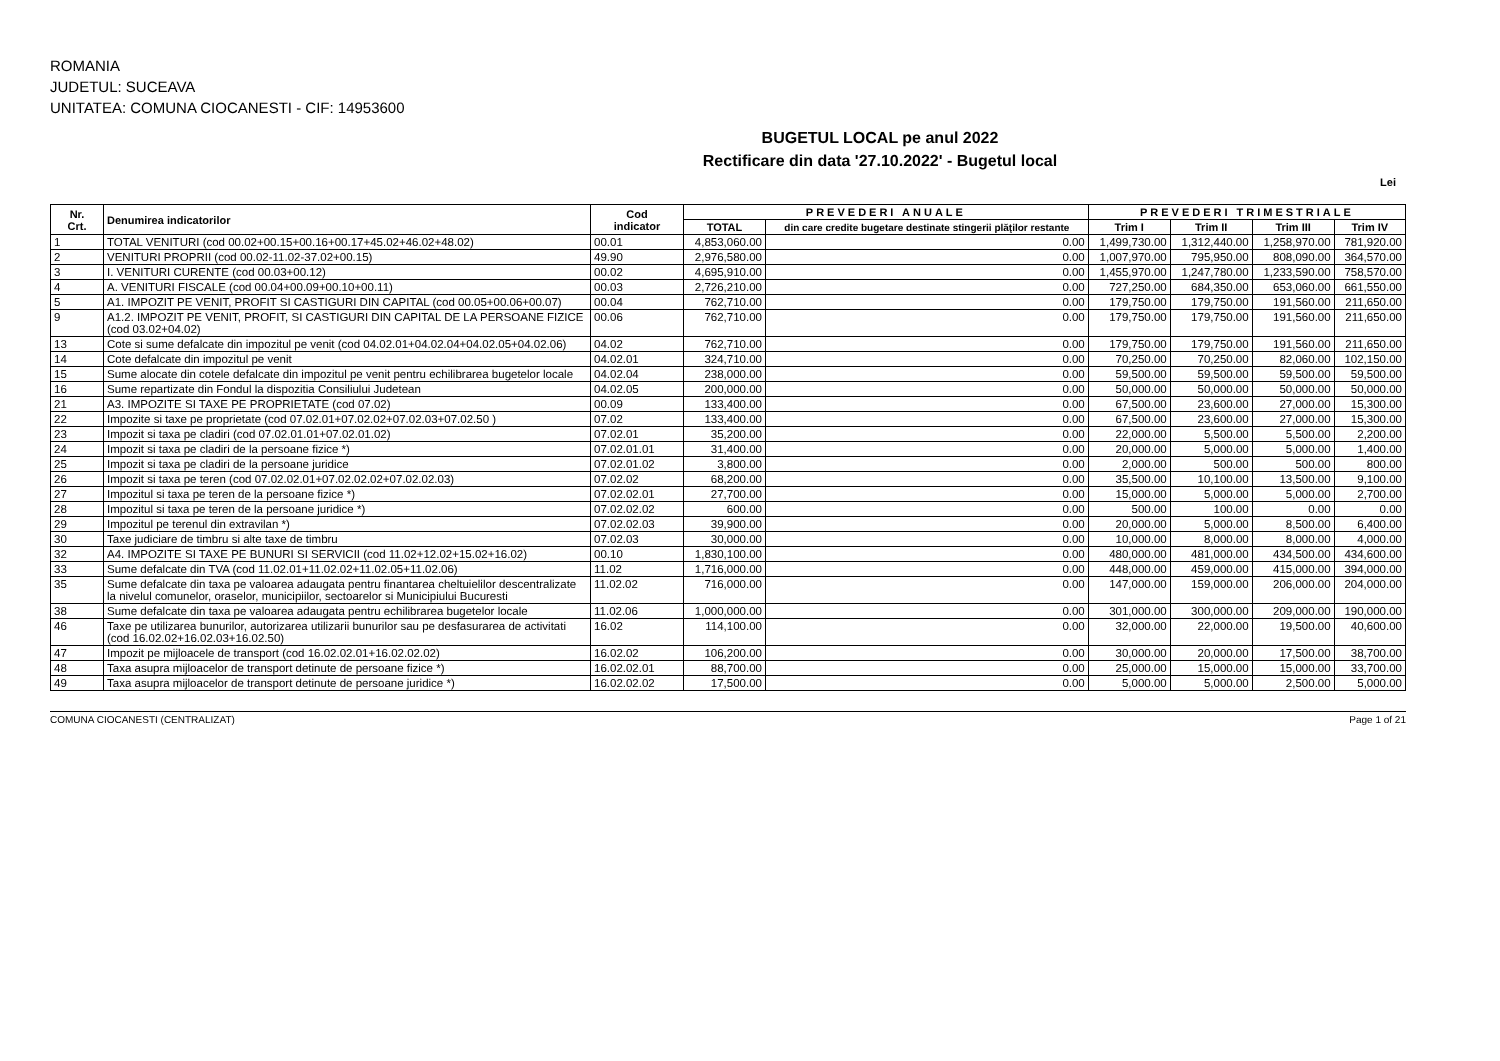ROMANIA
JUDETUL: SUCEAVA
UNITATEA: COMUNA CIOCANESTI - CIF: 14953600
BUGETUL LOCAL pe anul 2022
Rectificare din data '27.10.2022' - Bugetul local
Lei
| Nr. Crt. | Denumirea indicatorilor | Cod indicator | PREVEDERI ANUALE | | PREVEDERI TRIMESTRIALE | | | |
| --- | --- | --- | --- | --- | --- | --- | --- | --- |
| | | | TOTAL | din care credite bugetare destinate stingerii plăţilor restante | Trim I | Trim II | Trim III | Trim IV |
| 1 | TOTAL VENITURI (cod 00.02+00.15+00.16+00.17+45.02+46.02+48.02) | 00.01 | 4,853,060.00 | 0.00 | 1,499,730.00 | 1,312,440.00 | 1,258,970.00 | 781,920.00 |
| 2 | VENITURI PROPRII (cod 00.02-11.02-37.02+00.15) | 49.90 | 2,976,580.00 | 0.00 | 1,007,970.00 | 795,950.00 | 808,090.00 | 364,570.00 |
| 3 | I. VENITURI CURENTE (cod 00.03+00.12) | 00.02 | 4,695,910.00 | 0.00 | 1,455,970.00 | 1,247,780.00 | 1,233,590.00 | 758,570.00 |
| 4 | A. VENITURI FISCALE (cod 00.04+00.09+00.10+00.11) | 00.03 | 2,726,210.00 | 0.00 | 727,250.00 | 684,350.00 | 653,060.00 | 661,550.00 |
| 5 | A1. IMPOZIT PE VENIT, PROFIT SI CASTIGURI DIN CAPITAL (cod 00.05+00.06+00.07) | 00.04 | 762,710.00 | 0.00 | 179,750.00 | 179,750.00 | 191,560.00 | 211,650.00 |
| 9 | A1.2. IMPOZIT PE VENIT, PROFIT, SI CASTIGURI DIN CAPITAL DE LA PERSOANE FIZICE (cod 03.02+04.02) | 00.06 | 762,710.00 | 0.00 | 179,750.00 | 179,750.00 | 191,560.00 | 211,650.00 |
| 13 | Cote si sume defalcate din impozitul pe venit (cod 04.02.01+04.02.04+04.02.05+04.02.06) | 04.02 | 762,710.00 | 0.00 | 179,750.00 | 179,750.00 | 191,560.00 | 211,650.00 |
| 14 | Cote defalcate din impozitul pe venit | 04.02.01 | 324,710.00 | 0.00 | 70,250.00 | 70,250.00 | 82,060.00 | 102,150.00 |
| 15 | Sume alocate din cotele defalcate din impozitul pe venit pentru echilibrarea bugetelor locale | 04.02.04 | 238,000.00 | 0.00 | 59,500.00 | 59,500.00 | 59,500.00 | 59,500.00 |
| 16 | Sume repartizate din Fondul la dispozitia Consiliului Judetean | 04.02.05 | 200,000.00 | 0.00 | 50,000.00 | 50,000.00 | 50,000.00 | 50,000.00 |
| 21 | A3. IMPOZITE SI TAXE PE PROPRIETATE (cod 07.02) | 00.09 | 133,400.00 | 0.00 | 67,500.00 | 23,600.00 | 27,000.00 | 15,300.00 |
| 22 | Impozite si taxe pe proprietate (cod 07.02.01+07.02.02+07.02.03+07.02.50 ) | 07.02 | 133,400.00 | 0.00 | 67,500.00 | 23,600.00 | 27,000.00 | 15,300.00 |
| 23 | Impozit si taxa pe cladiri (cod 07.02.01.01+07.02.01.02) | 07.02.01 | 35,200.00 | 0.00 | 22,000.00 | 5,500.00 | 5,500.00 | 2,200.00 |
| 24 | Impozit si taxa pe cladiri de la persoane fizice *) | 07.02.01.01 | 31,400.00 | 0.00 | 20,000.00 | 5,000.00 | 5,000.00 | 1,400.00 |
| 25 | Impozit si taxa pe cladiri de la persoane juridice | 07.02.01.02 | 3,800.00 | 0.00 | 2,000.00 | 500.00 | 500.00 | 800.00 |
| 26 | Impozit si taxa pe teren (cod 07.02.02.01+07.02.02.02+07.02.02.03) | 07.02.02 | 68,200.00 | 0.00 | 35,500.00 | 10,100.00 | 13,500.00 | 9,100.00 |
| 27 | Impozitul si taxa pe teren de la persoane fizice *) | 07.02.02.01 | 27,700.00 | 0.00 | 15,000.00 | 5,000.00 | 5,000.00 | 2,700.00 |
| 28 | Impozitul si taxa pe teren de la persoane juridice *) | 07.02.02.02 | 600.00 | 0.00 | 500.00 | 100.00 | 0.00 | 0.00 |
| 29 | Impozitul pe terenul din extravilan *) | 07.02.02.03 | 39,900.00 | 0.00 | 20,000.00 | 5,000.00 | 8,500.00 | 6,400.00 |
| 30 | Taxe judiciare de timbru si alte taxe de timbru | 07.02.03 | 30,000.00 | 0.00 | 10,000.00 | 8,000.00 | 8,000.00 | 4,000.00 |
| 32 | A4. IMPOZITE SI TAXE PE BUNURI SI SERVICII (cod 11.02+12.02+15.02+16.02) | 00.10 | 1,830,100.00 | 0.00 | 480,000.00 | 481,000.00 | 434,500.00 | 434,600.00 |
| 33 | Sume defalcate din TVA (cod 11.02.01+11.02.02+11.02.05+11.02.06) | 11.02 | 1,716,000.00 | 0.00 | 448,000.00 | 459,000.00 | 415,000.00 | 394,000.00 |
| 35 | Sume defalcate din taxa pe valoarea adaugata pentru finantarea cheltuielilor descentralizate la nivelul comunelor, oraselor, municipiilor, sectoarelor si Municipiului Bucuresti | 11.02.02 | 716,000.00 | 0.00 | 147,000.00 | 159,000.00 | 206,000.00 | 204,000.00 |
| 38 | Sume defalcate din taxa pe valoarea adaugata pentru echilibrarea bugetelor locale | 11.02.06 | 1,000,000.00 | 0.00 | 301,000.00 | 300,000.00 | 209,000.00 | 190,000.00 |
| 46 | Taxe pe utilizarea bunurilor, autorizarea utilizarii bunurilor sau pe desfasurarea de activitati (cod 16.02.02+16.02.03+16.02.50) | 16.02 | 114,100.00 | 0.00 | 32,000.00 | 22,000.00 | 19,500.00 | 40,600.00 |
| 47 | Impozit pe mijloacele de transport (cod 16.02.02.01+16.02.02.02) | 16.02.02 | 106,200.00 | 0.00 | 30,000.00 | 20,000.00 | 17,500.00 | 38,700.00 |
| 48 | Taxa asupra mijloacelor de transport detinute de persoane fizice *) | 16.02.02.01 | 88,700.00 | 0.00 | 25,000.00 | 15,000.00 | 15,000.00 | 33,700.00 |
| 49 | Taxa asupra mijloacelor de transport detinute de persoane juridice *) | 16.02.02.02 | 17,500.00 | 0.00 | 5,000.00 | 5,000.00 | 2,500.00 | 5,000.00 |
COMUNA CIOCANESTI (CENTRALIZAT) Page 1 of 21